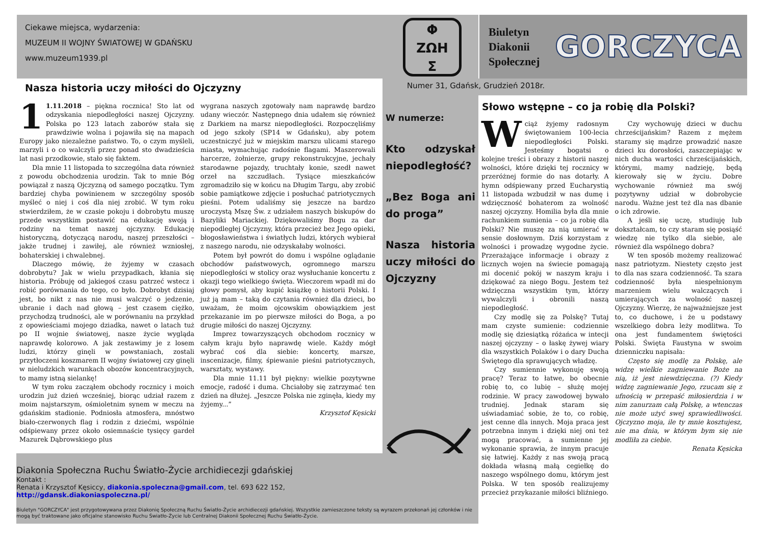Ciekawe miejsca, wydarzenia:
MUZEUM II WOJNY ŚWIATOWEJ W GDAŃSKU
www.muzeum1939.pl
Φ
ZΩH
Σ
Biuletyn Diakonii Społecznej
GORCZYCA
Numer 31, Gdańsk, Grudzień 2018r.
Nasza historia uczy miłości do Ojczyzny
1 1.11.2018 – piękna rocznica! Sto lat od odzyskania niepodległości naszej Ojczyzny. Polska po 123 latach zaborów stała się prawdziwie wolna i pojawiła się na mapach Europy jako niezależne państwo. To, o czym myśleli, marzyli i o co walczyli przez ponad sto dwadzieścia lat nasi przodkowie, stało się faktem.
Dla mnie 11 listopada to szczególna data również z powodu obchodzenia urodzin. Tak to mnie Bóg powiązał z naszą Ojczyzną od samego początku. Tym bardziej chyba powinienem w szczególny sposób myśleć o niej i coś dla niej zrobić. W tym roku stwierdziłem, że w czasie pokoju i dobrobytu muszę przede wszystkim postawić na edukację swoją i rodziny na temat naszej ojczyzny. Edukację historyczną, dotyczącą narodu, naszej przeszłości – jakże trudnej i zawiłej, ale również wzniosłej, bohaterskiej i chwalebnej.
Dlaczego mówię, że żyjemy w czasach dobrobytu? Jak w wielu przypadkach, kłania się historia. Próbuję od jakiegoś czasu patrzeć wstecz i robić porównania do tego, co było. Dobrobyt dzisiaj jest, bo nikt z nas nie musi walczyć o jedzenie, ubranie i dach nad głową – jest czasem ciężko, przychodzą trudności, ale w porównaniu na przykład z opowieściami mojego dziadka, nawet o latach tuż po II wojnie światowej, nasze życie wygląda naprawdę kolorowo. A jak zestawimy je z losem ludzi, którzy ginęli w powstaniach, zostali przytłoczeni koszmarem II wojny światowej czy ginęli w nieludzkich warunkach obozów koncentracyjnych, to mamy istną sielankę!
W tym roku zacząłem obchody rocznicy i moich urodzin już dzień wcześniej, biorąc udział razem z moim najstarszym, ośmioletnim synem w meczu na gdańskim stadionie. Podniosła atmosfera, mnóstwo biało-czerwonych flag i rodzin z dziećmi, wspólnie odśpiewany przez około osiemnaście tysięcy gardeł Mazurek Dąbrowskiego plus
wygrana naszych zgotowały nam naprawdę bardzo udany wieczór. Następnego dnia udałem się również z Darkiem na marsz niepodległości. Rozpoczęliśmy od jego szkoły (SP14 w Gdańsku), aby potem uczestniczyć już w miejskim marszu ulicami starego miasta, wymachując radośnie flagami. Maszerowali harcerze, żołnierze, grupy rekonstrukcyjne, jechały starodawne pojazdy, truchtały konie, szedł nawet orzeł na szczudłach. Tysiące mieszkańców zgromadziło się w końcu na Długim Targu, aby zrobić sobie pamiątkowe zdjęcie i posłuchać patriotycznych pieśni. Potem udaliśmy się jeszcze na bardzo uroczystą Mszę Św. z udziałem naszych biskupów do Bazyliki Mariackiej. Dziękowaliśmy Bogu za dar niepodległej Ojczyzny, która przecież bez Jego opieki, błogosławieństwa i światłych ludzi, których wybierał z naszego narodu, nie odzyskałaby wolności.
Potem był powrót do domu i wspólne oglądanie obchodów państwowych, ogromnego marszu niepodległości w stolicy oraz wysłuchanie koncertu z okazji tego wielkiego święta. Wieczorem wpadł mi do głowy pomysł, aby kupić książkę o historii Polski. I już ją mam – taką do czytania również dla dzieci, bo uważam, że moim ojcowskim obowiązkiem jest przekazanie im po pierwsze miłości do Boga, a po drugie miłości do naszej Ojczyzny.
Imprez towarzyszących obchodom rocznicy w całym kraju było naprawdę wiele. Każdy mógł wybrać coś dla siebie: koncerty, marsze, inscenizacje, filmy, śpiewanie pieśni patriotycznych, warsztaty, wystawy.
Dla mnie 11.11 był piękny: wielkie pozytywne emocje, radość i duma. Chciałoby się zatrzymać ten dzień na dłużej. „Jeszcze Polska nie zginęła, kiedy my żyjemy...”
Krzysztof Kęsicki
W numerze:
Kto odzyskał niepodległość?
„Bez Boga ani do proga”
Nasza historia uczy miłości do Ojczyzny
Słowo wstępne – co ja robię dla Polski?
Wciąż żyjemy radosnym świętowaniem 100-lecia niepodległości Polski. Jesteśmy bogatsi o kolejne treści i obrazy z historii naszej wolności, które dzięki tej rocznicy w przeróżnej formie do nas dotarły. A hymn odśpiewany przed Eucharystią 11 listopada wzbudził w nas dumę i wdzięczność bohaterom za wolność naszej ojczyzny. Homilia była dla mnie rachunkiem sumienia – co ja robię dla Polski? Nie muszę za nią umierać w sensie dosłownym. Dziś korzystam z wolności i prowadzę wygodne życie. Przerażające informacje i obrazy z licznych wojen na świecie pomagają mi docenić pokój w naszym kraju i dziękować za niego Bogu. Jestem też wdzięczna wszystkim tym, którzy wywalczyli i obronili naszą niepodległość.
Czy modlę się za Polskę? Tutaj mam czyste sumienie: codziennie modlę się dziesiątką różańca w intecji naszej ojczyzny – o łaskę żywej wiary dla wszystkich Polaków i o dary Ducha Świętego dla sprawujących władzę.
Czy sumiennie wykonuję swoją pracę? Teraz to łatwe, bo obecnie robię to, co lubię – służę mojej rodzinie. W pracy zawodowej bywało trudniej. Jednak staram się uświadamiać sobie, że to, co robię, jest cenne dla innych. Moja praca jest potrzebna innym i dzięki niej oni też mogą pracować, a sumienne jej wykonanie sprawia, że innym pracuje się łatwiej. Każdy z nas swoją pracą dokłada własną małą cegiełkę do naszego wspólnego domu, którym jest Polska. W ten sposób realizujemy przecież przykazanie miłości bliźniego.
Czy wychowuję dzieci w duchu chrześcijańskim? Razem z mężem staramy się mądrze prowadzić nasze dzieci ku dorosłości, zaszczepiając w nich ducha wartości chrześcijańskich, którymi, mamy nadzieję, będą kierowały się w życiu. Dobre wychowanie również ma swój pozytywny udział w dobrobycie narodu. Ważne jest też dla nas dbanie o ich zdrowie.
A jeśli się uczę, studiuję lub dokształcam, to czy staram się posiąść wiedzę nie tylko dla siebie, ale również dla wspólnego dobra?
W ten sposób możemy realizować nasz patriotyzm. Niestety często jest to dla nas szara codzienność. Ta szara codzienność była niespełnionym marzeniem wielu walczących i umierających za wolność naszej Ojczyzny. Wierzę, że najważniejsze jest to, co duchowe, i że u podstawy wszelkiego dobra leży modlitwa. To ona jest fundamentem świętości Polski. Święta Faustyna w swoim dzienniczku napisała:
Często się modlę za Polskę, ale widzę wielkie zagniewanie Boże na nią, iż jest niewdzięczna. (?) Kiedy widzę zagniewanie Jego, rzucam się z ufnością w przepaść miłosierdzia i w nim zanurzam całą Polskę, a wtenczas nie może użyć swej sprawiedliwości. Ojczyzno moja, ile ty mnie kosztujesz, nie ma dnia, w którym bym się nie modliła za ciebie.
Renata Kęsicka
Diakonia Społeczna Ruchu Światło-Życie archidiecezji gdańskiej
Kontakt :
Renata i Krzysztof Kęsiccy, diakonia.spoleczna@gmail.com, tel. 693 622 152,
http://gdansk.diakoniaspoleczna.pl/
Biuletyn "GORCZYCA" jest przygotowywana przez Diakonię Społeczną Ruchu Światło-Życie archidiecezji gdańskiej. Wszystkie zamieszczone teksty są wyrazem przekonań jej członków i nie mogą być traktowane jako oficjalne stanowisko Ruchu Światło-Życie lub Centralnej Diakonii Społecznej Ruchu Światło-Życie.